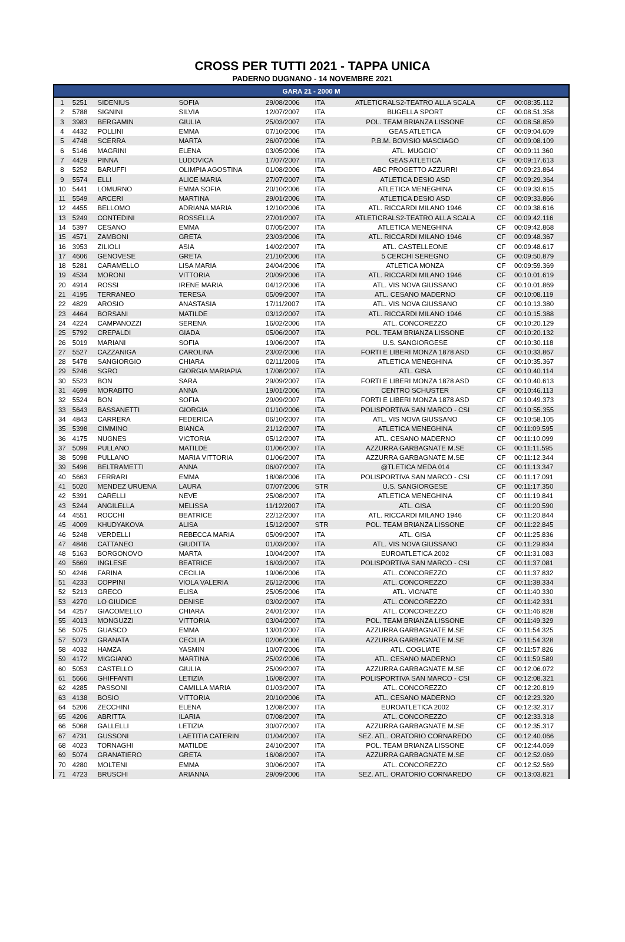CROSS PER TUTTI 2021 - TAPPA UNICA
PADERNO DUGNANO - 14 NOVEMBRE 2021
| GARA 21 - 2000 M | | | | | | | | |
| --- | --- | --- | --- | --- | --- | --- | --- | --- |
| 1 | 5251 | SIDENIUS | SOFIA | 29/08/2006 | ITA | ATLETICRALS2-TEATRO ALLA SCALA | CF | 00:08:35.112 |
| 2 | 5788 | SIGNINI | SILVIA | 12/07/2007 | ITA | BUGELLA SPORT | CF | 00:08:51.358 |
| 3 | 3983 | BERGAMIN | GIULIA | 25/03/2007 | ITA | POL. TEAM BRIANZA LISSONE | CF | 00:08:58.859 |
| 4 | 4432 | POLLINI | EMMA | 07/10/2006 | ITA | GEAS ATLETICA | CF | 00:09:04.609 |
| 5 | 4748 | SCERRA | MARTA | 26/07/2006 | ITA | P.B.M. BOVISIO MASCIAGO | CF | 00:09:08.109 |
| 6 | 5146 | MAGRINI | ELENA | 03/05/2006 | ITA | ATL. MUGGIO` | CF | 00:09:11.360 |
| 7 | 4429 | PINNA | LUDOVICA | 17/07/2007 | ITA | GEAS ATLETICA | CF | 00:09:17.613 |
| 8 | 5252 | BARUFFI | OLIMPIA AGOSTINA | 01/08/2006 | ITA | ABC PROGETTO AZZURRI | CF | 00:09:23.864 |
| 9 | 5574 | ELLI | ALICE MARIA | 27/07/2007 | ITA | ATLETICA DESIO ASD | CF | 00:09:29.364 |
| 10 | 5441 | LOMURNO | EMMA SOFIA | 20/10/2006 | ITA | ATLETICA MENEGHINA | CF | 00:09:33.615 |
| 11 | 5549 | ARCERI | MARTINA | 29/01/2006 | ITA | ATLETICA DESIO ASD | CF | 00:09:33.866 |
| 12 | 4455 | BELLOMO | ADRIANA MARIA | 12/10/2006 | ITA | ATL. RICCARDI MILANO 1946 | CF | 00:09:38.616 |
| 13 | 5249 | CONTEDINI | ROSSELLA | 27/01/2007 | ITA | ATLETICRALS2-TEATRO ALLA SCALA | CF | 00:09:42.116 |
| 14 | 5397 | CESANO | EMMA | 07/05/2007 | ITA | ATLETICA MENEGHINA | CF | 00:09:42.868 |
| 15 | 4571 | ZAMBONI | GRETA | 23/03/2006 | ITA | ATL. RICCARDI MILANO 1946 | CF | 00:09:48.367 |
| 16 | 3953 | ZILIOLI | ASIA | 14/02/2007 | ITA | ATL. CASTELLEONE | CF | 00:09:48.617 |
| 17 | 4606 | GENOVESE | GRETA | 21/10/2006 | ITA | 5 CERCHI SEREGNO | CF | 00:09:50.879 |
| 18 | 5281 | CARAMELLO | LISA MARIA | 24/04/2006 | ITA | ATLETICA MONZA | CF | 00:09:59.369 |
| 19 | 4534 | MORONI | VITTORIA | 20/09/2006 | ITA | ATL. RICCARDI MILANO 1946 | CF | 00:10:01.619 |
| 20 | 4914 | ROSSI | IRENE MARIA | 04/12/2006 | ITA | ATL. VIS NOVA GIUSSANO | CF | 00:10:01.869 |
| 21 | 4195 | TERRANEO | TERESA | 05/09/2007 | ITA | ATL. CESANO MADERNO | CF | 00:10:08.119 |
| 22 | 4829 | AROSIO | ANASTASIA | 17/11/2007 | ITA | ATL. VIS NOVA GIUSSANO | CF | 00:10:13.380 |
| 23 | 4464 | BORSANI | MATILDE | 03/12/2007 | ITA | ATL. RICCARDI MILANO 1946 | CF | 00:10:15.388 |
| 24 | 4224 | CAMPANOZZI | SERENA | 16/02/2006 | ITA | ATL. CONCOREZZO | CF | 00:10:20.129 |
| 25 | 5792 | CREPALDI | GIADA | 05/06/2007 | ITA | POL. TEAM BRIANZA LISSONE | CF | 00:10:20.132 |
| 26 | 5019 | MARIANI | SOFIA | 19/06/2007 | ITA | U.S. SANGIORGESE | CF | 00:10:30.118 |
| 27 | 5527 | CAZZANIGA | CAROLINA | 23/02/2006 | ITA | FORTI E LIBERI MONZA 1878 ASD | CF | 00:10:33.867 |
| 28 | 5478 | SANGIORGIO | CHIARA | 02/11/2006 | ITA | ATLETICA MENEGHINA | CF | 00:10:35.367 |
| 29 | 5246 | SGRO | GIORGIA MARIAPIA | 17/08/2007 | ITA | ATL. GISA | CF | 00:10:40.114 |
| 30 | 5523 | BON | SARA | 29/09/2007 | ITA | FORTI E LIBERI MONZA 1878 ASD | CF | 00:10:40.613 |
| 31 | 4699 | MORABITO | ANNA | 19/01/2006 | ITA | CENTRO SCHUSTER | CF | 00:10:46.113 |
| 32 | 5524 | BON | SOFIA | 29/09/2007 | ITA | FORTI E LIBERI MONZA 1878 ASD | CF | 00:10:49.373 |
| 33 | 5643 | BASSANETTI | GIORGIA | 01/10/2006 | ITA | POLISPORTIVA SAN MARCO - CSI | CF | 00:10:55.355 |
| 34 | 4843 | CARRERA | FEDERICA | 06/10/2007 | ITA | ATL. VIS NOVA GIUSSANO | CF | 00:10:58.105 |
| 35 | 5398 | CIMMINO | BIANCA | 21/12/2007 | ITA | ATLETICA MENEGHINA | CF | 00:11:09.595 |
| 36 | 4175 | NUGNES | VICTORIA | 05/12/2007 | ITA | ATL. CESANO MADERNO | CF | 00:11:10.099 |
| 37 | 5099 | PULLANO | MATILDE | 01/06/2007 | ITA | AZZURRA GARBAGNATE M.SE | CF | 00:11:11.595 |
| 38 | 5098 | PULLANO | MARIA VITTORIA | 01/06/2007 | ITA | AZZURRA GARBAGNATE M.SE | CF | 00:11:12.344 |
| 39 | 5496 | BELTRAMETTI | ANNA | 06/07/2007 | ITA | @TLETICA MEDA 014 | CF | 00:11:13.347 |
| 40 | 5663 | FERRARI | EMMA | 18/08/2006 | ITA | POLISPORTIVA SAN MARCO - CSI | CF | 00:11:17.091 |
| 41 | 5020 | MENDEZ URUENA | LAURA | 07/07/2006 | STR | U.S. SANGIORGESE | CF | 00:11:17.350 |
| 42 | 5391 | CARELLI | NEVE | 25/08/2007 | ITA | ATLETICA MENEGHINA | CF | 00:11:19.841 |
| 43 | 5244 | ANGILELLA | MELISSA | 11/12/2007 | ITA | ATL. GISA | CF | 00:11:20.590 |
| 44 | 4551 | ROCCHI | BEATRICE | 22/12/2007 | ITA | ATL. RICCARDI MILANO 1946 | CF | 00:11:20.844 |
| 45 | 4009 | KHUDYAKOVA | ALISA | 15/12/2007 | STR | POL. TEAM BRIANZA LISSONE | CF | 00:11:22.845 |
| 46 | 5248 | VERDELLI | REBECCA MARIA | 05/09/2007 | ITA | ATL. GISA | CF | 00:11:25.836 |
| 47 | 4846 | CATTANEO | GIUDITTA | 01/03/2007 | ITA | ATL. VIS NOVA GIUSSANO | CF | 00:11:29.834 |
| 48 | 5163 | BORGONOVO | MARTA | 10/04/2007 | ITA | EUROATLETICA 2002 | CF | 00:11:31.083 |
| 49 | 5669 | INGLESE | BEATRICE | 16/03/2007 | ITA | POLISPORTIVA SAN MARCO - CSI | CF | 00:11:37.081 |
| 50 | 4246 | FARINA | CECILIA | 19/06/2006 | ITA | ATL. CONCOREZZO | CF | 00:11:37.832 |
| 51 | 4233 | COPPINI | VIOLA VALERIA | 26/12/2006 | ITA | ATL. CONCOREZZO | CF | 00:11:38.334 |
| 52 | 5213 | GRECO | ELISA | 25/05/2006 | ITA | ATL. VIGNATE | CF | 00:11:40.330 |
| 53 | 4270 | LO GIUDICE | DENISE | 03/02/2007 | ITA | ATL. CONCOREZZO | CF | 00:11:42.331 |
| 54 | 4257 | GIACOMELLO | CHIARA | 24/01/2007 | ITA | ATL. CONCOREZZO | CF | 00:11:46.828 |
| 55 | 4013 | MONGUZZI | VITTORIA | 03/04/2007 | ITA | POL. TEAM BRIANZA LISSONE | CF | 00:11:49.329 |
| 56 | 5075 | GUASCO | EMMA | 13/01/2007 | ITA | AZZURRA GARBAGNATE M.SE | CF | 00:11:54.325 |
| 57 | 5073 | GRANATA | CECILIA | 02/06/2006 | ITA | AZZURRA GARBAGNATE M.SE | CF | 00:11:54.328 |
| 58 | 4032 | HAMZA | YASMIN | 10/07/2006 | ITA | ATL. COGLIATE | CF | 00:11:57.826 |
| 59 | 4172 | MIGGIANO | MARTINA | 25/02/2006 | ITA | ATL. CESANO MADERNO | CF | 00:11:59.589 |
| 60 | 5053 | CASTELLO | GIULIA | 25/09/2007 | ITA | AZZURRA GARBAGNATE M.SE | CF | 00:12:06.072 |
| 61 | 5666 | GHIFFANTI | LETIZIA | 16/08/2007 | ITA | POLISPORTIVA SAN MARCO - CSI | CF | 00:12:08.321 |
| 62 | 4285 | PASSONI | CAMILLA MARIA | 01/03/2007 | ITA | ATL. CONCOREZZO | CF | 00:12:20.819 |
| 63 | 4138 | BOSIO | VITTORIA | 20/10/2006 | ITA | ATL. CESANO MADERNO | CF | 00:12:23.320 |
| 64 | 5206 | ZECCHINI | ELENA | 12/08/2007 | ITA | EUROATLETICA 2002 | CF | 00:12:32.317 |
| 65 | 4206 | ABRITTA | ILARIA | 07/08/2007 | ITA | ATL. CONCOREZZO | CF | 00:12:33.318 |
| 66 | 5068 | GALLELLI | LETIZIA | 30/07/2007 | ITA | AZZURRA GARBAGNATE M.SE | CF | 00:12:35.317 |
| 67 | 4731 | GUSSONI | LAETITIA CATERIN | 01/04/2007 | ITA | SEZ. ATL. ORATORIO CORNAREDO | CF | 00:12:40.066 |
| 68 | 4023 | TORNAGHI | MATILDE | 24/10/2007 | ITA | POL. TEAM BRIANZA LISSONE | CF | 00:12:44.069 |
| 69 | 5074 | GRANATIERO | GRETA | 16/08/2007 | ITA | AZZURRA GARBAGNATE M.SE | CF | 00:12:52.069 |
| 70 | 4280 | MOLTENI | EMMA | 30/06/2007 | ITA | ATL. CONCOREZZO | CF | 00:12:52.569 |
| 71 | 4723 | BRUSCHI | ARIANNA | 29/09/2006 | ITA | SEZ. ATL. ORATORIO CORNAREDO | CF | 00:13:03.821 |